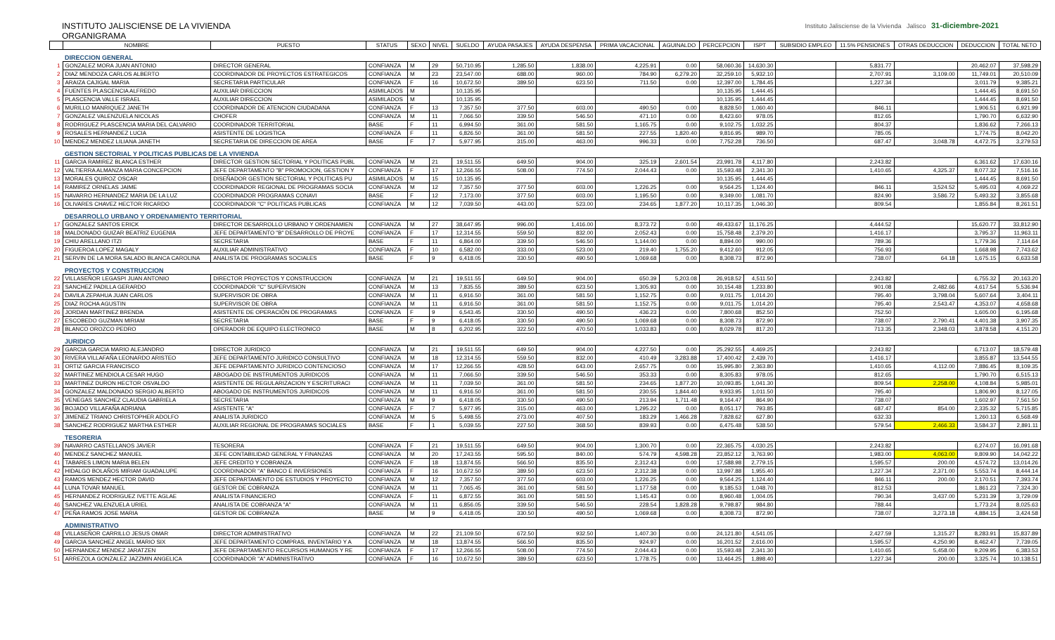INSTITUTO JALISCIENSE DE LA VIVIENDA
ORGANIGRAMA
Instituto Jalisciense de la Vivienda Jalisco 31-diciembre-2021
| | NOMBRE | PUESTO | STATUS | SEXO | NIVEL | SUELDO | AYUDA PASAJES | AYUDA DESPENSA | PRIMA VACACIONAL | AGUINALDO | PERCEPCION | ISPT | SUBSIDIO EMPLEO | 11.5% PENSIONES | OTRAS DEDUCCION | DEDUCCION | TOTAL NETO |
| --- | --- | --- | --- | --- | --- | --- | --- | --- | --- | --- | --- | --- | --- | --- | --- | --- | --- |
| | DIRECCION GENERAL | | | | | | | | | | | | | | | | |
| 1 | GONZALEZ MORA JUAN ANTONIO | DIRECTOR GENERAL | CONFIANZA | M | 29 | 50,710.95 | 1,285.50 | 1,838.00 | 4,225.91 | 0.00 | 58,060.36 | 14,630.30 | | 5,831.77 | | 20,462.07 | 37,598.29 |
| 2 | DIAZ MENDOZA CARLOS ALBERTO | COORDINADOR DE PROYECTOS ESTRATEGICOS | CONFIANZA | M | 23 | 23,547.00 | 688.00 | 960.00 | 784.90 | 6,279.20 | 32,259.10 | 5,932.10 | | 2,707.91 | 3,109.00 | 11,749.01 | 20,510.09 |
| 3 | ARAIZA CAJIGAL MARIA | SECRETARIA PARTICULAR | CONFIANZA | F | 16 | 10,672.50 | 389.50 | 623.50 | 711.50 | 0.00 | 12,397.00 | 1,784.45 | | 1,227.34 | | 3,011.79 | 9,385.21 |
| 4 | FUENTES PLASCENCIA ALFREDO | AUXILIAR DIRECCION | ASIMILADOS | M | | 10,135.95 | | | | | 10,135.95 | 1,444.45 | | | | 1,444.45 | 8,691.50 |
| 5 | PLASCENCIA VALLE ISRAEL | AUXILIAR DIRECCION | ASIMILADOS | M | | 10,135.95 | | | | | 10,135.95 | 1,444.45 | | | | 1,444.45 | 8,691.50 |
| 6 | MURILLO MANRIQUEZ JANETH | COORDINADOR DE ATENCION CIUDADANA | CONFIANZA | F | 13 | 7,357.50 | 377.50 | 603.00 | 490.50 | 0.00 | 8,828.50 | 1,060.40 | | 846.11 | | 1,906.51 | 6,921.99 |
| 7 | GONZALEZ VALENZUELA NICOLAS | CHOFER | CONFIANZA | M | 11 | 7,066.50 | 339.50 | 546.50 | 471.10 | 0.00 | 8,423.60 | 978.05 | | 812.65 | | 1,790.70 | 6,632.90 |
| 8 | RODRIGUEZ PLASCENCIA MARIA DEL CALVARIO | COORDINADOR TERRITORIAL | BASE | F | 11 | 6,994.50 | 361.00 | 581.50 | 1,165.75 | 0.00 | 9,102.75 | 1,032.25 | | 804.37 | | 1,836.62 | 7,266.13 |
| 9 | ROSALES HERNANDEZ LUCIA | ASISTENTE DE LOGISTICA | CONFIANZA | F | 11 | 6,826.50 | 361.00 | 581.50 | 227.55 | 1,820.40 | 9,816.95 | 989.70 | | 785.05 | | 1,774.75 | 8,042.20 |
| 10 | MENDEZ MENDEZ LILIANA JANETH | SECRETARIA DE DIRECCION DE AREA | BASE | F | 7 | 5,977.95 | 315.00 | 463.00 | 996.33 | 0.00 | 7,752.28 | 736.50 | | 687.47 | 3,048.78 | 4,472.75 | 3,279.53 |
| | GESTION SECTORIAL Y POLITICAS PUBLICAS DE LA VIVIENDA | | | | | | | | | | | | | | | | |
| 11 | GARCIA RAMIREZ BLANCA ESTHER | DIRECTOR GESTION SECTORIAL Y POLITICAS PUBL | CONFIANZA | M | 21 | 19,511.55 | 649.50 | 904.00 | 325.19 | 2,601.54 | 23,991.78 | 4,117.80 | | 2,243.82 | | 6,361.62 | 17,630.16 |
| 12 | VALTIERRA ALMANZA MARIA CONCEPCION | JEFE DEPARTAMENTO "B" PROMOCION, GESTION Y | CONFIANZA | F | 17 | 12,266.55 | 508.00 | 774.50 | 2,044.43 | 0.00 | 15,593.48 | 2,341.30 | | 1,410.65 | 4,325.37 | 8,077.32 | 7,516.16 |
| 13 | MORALES QUIROZ OSCAR | DISEÑADOR GESTION SECTORIAL Y POLITICAS PU | ASIMILADOS | M | 15 | 10,135.95 | | | | | 10,135.95 | 1,444.45 | | | | 1,444.45 | 8,691.50 |
| 14 | RAMIREZ ORNELAS JAIME | COORDINADOR REGIONAL DE PROGRAMAS SOCIA | CONFIANZA | M | 12 | 7,357.50 | 377.50 | 603.00 | 1,226.25 | 0.00 | 9,564.25 | 1,124.40 | | 846.11 | 3,524.52 | 5,495.03 | 4,069.22 |
| 15 | NAVARRO HERNANDEZ MARIA DE LA LUZ | COORDINADOR PROGRAMAS CONAVI | BASE | F | 12 | 7,173.00 | 377.50 | 603.00 | 1,195.50 | 0.00 | 9,349.00 | 1,081.70 | | 824.90 | 3,586.72 | 5,493.32 | 3,855.68 |
| 16 | OLIVARES CHAVEZ HECTOR RICARDO | COORDINADOR "C" POLITICAS PUBLICAS | CONFIANZA | M | 12 | 7,039.50 | 443.00 | 523.00 | 234.65 | 1,877.20 | 10,117.35 | 1,046.30 | | 809.54 | | 1,855.84 | 8,261.51 |
| | DESARROLLO URBANO Y ORDENAMIENTO TERRITORIAL | | | | | | | | | | | | | | | | |
| 17 | GONZALEZ SANTOS ERICK | DIRECTOR DESARROLLO URBANO Y ORDENAMIEN | CONFIANZA | M | 27 | 38,647.95 | 996.00 | 1,416.00 | 8,373.72 | 0.00 | 49,433.67 | 11,176.25 | | 4,444.52 | | 15,620.77 | 33,812.90 |
| 18 | MALDONADO GUIZAR BEATRIZ EUGENIA | JEFE DEPARTAMENTO "B" DESARROLLO DE PROYE | CONFIANZA | F | 17 | 12,314.55 | 559.50 | 832.00 | 2,052.43 | 0.00 | 15,758.48 | 2,379.20 | | 1,416.17 | | 3,795.37 | 11,963.11 |
| 19 | CHIU ARELLANO ITZI | SECRETARIA | BASE | F | 11 | 6,864.00 | 339.50 | 546.50 | 1,144.00 | 0.00 | 8,894.00 | 990.00 | | 789.36 | | 1,779.36 | 7,114.64 |
| 20 | FIGUEROA LOPEZ MAGALY | AUXILIAR ADMINISTRATIVO | CONFIANZA | F | 10 | 6,582.00 | 333.00 | 523.00 | 219.40 | 1,755.20 | 9,412.60 | 912.05 | | 756.93 | | 1,668.98 | 7,743.62 |
| 21 | SERVIN DE LA MORA SALADO BLANCA CAROLINA | ANALISTA DE PROGRAMAS SOCIALES | BASE | F | 9 | 6,418.05 | 330.50 | 490.50 | 1,069.68 | 0.00 | 8,308.73 | 872.90 | | 738.07 | 64.18 | 1,675.15 | 6,633.58 |
| | PROYECTOS Y CONSTRUCCION | | | | | | | | | | | | | | | | |
| 22 | VILLASEÑOR LEGASPI JUAN ANTONIO | DIRECTOR PROYECTOS Y CONSTRUCCION | CONFIANZA | M | 21 | 19,511.55 | 649.50 | 904.00 | 650.39 | 5,203.08 | 26,918.52 | 4,511.50 | | 2,243.82 | | 6,755.32 | 20,163.20 |
| 23 | SANCHEZ PADILLA GERARDO | COORDINADOR "C" SUPERVISION | CONFIANZA | M | 13 | 7,835.55 | 389.50 | 623.50 | 1,305.93 | 0.00 | 10,154.48 | 1,233.80 | | 901.08 | 2,482.66 | 4,617.54 | 5,536.94 |
| 24 | DAVILA ZEPAHUA JUAN CARLOS | SUPERVISOR DE OBRA | CONFIANZA | M | 11 | 6,916.50 | 361.00 | 581.50 | 1,152.75 | 0.00 | 9,011.75 | 1,014.20 | | 795.40 | 3,798.04 | 5,607.64 | 3,404.11 |
| 25 | DIAZ ROCHA AGUSTIN | SUPERVISOR DE OBRA | CONFIANZA | M | 11 | 6,916.50 | 361.00 | 581.50 | 1,152.75 | 0.00 | 9,011.75 | 1,014.20 | | 795.40 | 2,543.47 | 4,353.07 | 4,658.68 |
| 26 | JORDAN MARTINEZ BRENDA | ASISTENTE DE OPERACIÓN DE PROGRAMAS | CONFIANZA | F | 9 | 6,543.45 | 330.50 | 490.50 | 436.23 | 0.00 | 7,800.68 | 852.50 | | 752.50 | | 1,605.00 | 6,195.68 |
| 27 | ESCOBEDO GUZMAN MIRIAM | SECRETARIA | BASE | F | 9 | 6,418.05 | 330.50 | 490.50 | 1,069.68 | 0.00 | 8,308.73 | 872.90 | | 738.07 | 2,790.41 | 4,401.38 | 3,907.35 |
| 28 | BLANCO OROZCO PEDRO | OPERADOR DE EQUIPO ELECTRONICO | BASE | M | 8 | 6,202.95 | 322.50 | 470.50 | 1,033.83 | 0.00 | 8,029.78 | 817.20 | | 713.35 | 2,348.03 | 3,878.58 | 4,151.20 |
| | JURIDICO | | | | | | | | | | | | | | | | |
| 29 | GARCIA GARCIA MARIO ALEJANDRO | DIRECTOR JURIDICO | CONFIANZA | M | 21 | 19,511.55 | 649.50 | 904.00 | 4,227.50 | 0.00 | 25,292.55 | 4,469.25 | | 2,243.82 | | 6,713.07 | 18,579.48 |
| 30 | RIVERA VILLAFAÑA LEONARDO ARISTEO | JEFE DEPARTAMENTO JURIDICO CONSULTIVO | CONFIANZA | M | 18 | 12,314.55 | 559.50 | 832.00 | 410.49 | 3,283.88 | 17,400.42 | 2,439.70 | | 1,416.17 | | 3,855.87 | 13,544.55 |
| 31 | ORTIZ GARCIA FRANCISCO | JEFE DEPARTAMENTO JURIDICO CONTENCIOSO | CONFIANZA | M | 17 | 12,266.55 | 428.50 | 643.00 | 2,657.75 | 0.00 | 15,995.80 | 2,363.80 | | 1,410.65 | 4,112.00 | 7,886.45 | 8,109.35 |
| 32 | MARTINEZ MENDIOLA CESAR HUGO | ABOGADO DE INSTRUMENTOS JURIDICOS | CONFIANZA | M | 11 | 7,066.50 | 339.50 | 546.50 | 353.33 | 0.00 | 8,305.83 | 978.05 | | 812.65 | | 1,790.70 | 6,515.13 |
| 33 | MARTINEZ DURON HECTOR OSVALDO | ASISTENTE DE REGULARIZACION Y ESCRITURACI | CONFIANZA | M | 11 | 7,039.50 | 361.00 | 581.50 | 234.65 | 1,877.20 | 10,093.85 | 1,041.30 | | 809.54 | 2,258.00 | 4,108.84 | 5,985.01 |
| 34 | GONZALEZ MALDONADO SERGIO ALBERTO | ABOGADO DE INSTRUMENTOS JURIDICOS | CONFIANZA | M | 11 | 6,916.50 | 361.00 | 581.50 | 230.55 | 1,844.40 | 9,933.95 | 1,011.50 | | 795.40 | | 1,806.90 | 8,127.05 |
| 35 | VENEGAS SANCHEZ CLAUDIA GABRIELA | SECRETARIA | CONFIANZA | M | 9 | 6,418.05 | 330.50 | 490.50 | 213.94 | 1,711.48 | 9,164.47 | 864.90 | | 738.07 | | 1,602.97 | 7,561.50 |
| 36 | BOJADO VILLAFAÑA ADRIANA | ASISTENTE "A" | CONFIANZA | F | 7 | 5,977.95 | 315.00 | 463.00 | 1,295.22 | 0.00 | 8,051.17 | 793.85 | | 687.47 | 854.00 | 2,335.32 | 5,715.85 |
| 37 | JIMENEZ TRIANO CHRISTOPHER ADOLFO | ANALISTA JURIDICO | CONFIANZA | M | 5 | 5,498.55 | 273.00 | 407.50 | 183.29 | 1,466.28 | 7,828.62 | 627.80 | | 632.33 | | 1,260.13 | 6,568.49 |
| 38 | SANCHEZ RODRIGUEZ MARTHA ESTHER | AUXILIAR REGIONAL DE PROGRAMAS SOCIALES | BASE | F | 1 | 5,039.55 | 227.50 | 368.50 | 839.93 | 0.00 | 6,475.48 | 538.50 | | 579.54 | 2,466.33 | 3,584.37 | 2,891.11 |
| | TESORERIA | | | | | | | | | | | | | | | | |
| 39 | NAVARRO CASTELLANOS JAVIER | TESORERA | CONFIANZA | F | 21 | 19,511.55 | 649.50 | 904.00 | 1,300.70 | 0.00 | 22,365.75 | 4,030.25 | | 2,243.82 | | 6,274.07 | 16,091.68 |
| 40 | MENDEZ SANCHEZ MANUEL | JEFE CONTABILIDAD GENERAL Y FINANZAS | CONFIANZA | M | 20 | 17,243.55 | 595.50 | 840.00 | 574.79 | 4,598.28 | 23,852.12 | 3,763.90 | | 1,983.00 | 4,063.00 | 9,809.90 | 14,042.22 |
| 41 | TABARES LIMON MARIA BELEN | JEFE CREDITO Y COBRANZA | CONFIANZA | F | 18 | 13,874.55 | 566.50 | 835.50 | 2,312.43 | 0.00 | 17,588.98 | 2,779.15 | | 1,595.57 | 200.00 | 4,574.72 | 13,014.26 |
| 42 | HIDALGO BOLAÑOS MIRIAM GUADALUPE | COORDINADOR "A" BANCO E INVERSIONES | CONFIANZA | F | 16 | 10,672.50 | 389.50 | 623.50 | 2,312.38 | 0.00 | 13,997.88 | 1,955.40 | | 1,227.34 | 2,371.00 | 5,553.74 | 8,444.14 |
| 43 | RAMOS MENDEZ HECTOR DAVID | JEFE DEPARTAMENTO DE ESTUDIOS Y PROYECTO | CONFIANZA | M | 12 | 7,357.50 | 377.50 | 603.00 | 1,226.25 | 0.00 | 9,564.25 | 1,124.40 | | 846.11 | 200.00 | 2,170.51 | 7,393.74 |
| 44 | LUNA TOVAR MANUEL | GESTOR DE COBRANZA | CONFIANZA | M | 11 | 7,065.45 | 361.00 | 581.50 | 1,177.58 | 0.00 | 9,185.53 | 1,048.70 | | 812.53 | | 1,861.23 | 7,324.30 |
| 45 | HERNANDEZ RODRIGUEZ IVETTE AGLAE | ANALISTA FINANCIERO | CONFIANZA | F | 11 | 6,872.55 | 361.00 | 581.50 | 1,145.43 | 0.00 | 8,960.48 | 1,004.05 | | 790.34 | 3,437.00 | 5,231.39 | 3,729.09 |
| 46 | SANCHEZ VALENZUELA URIEL | ANALISTA DE COBRANZA "A" | CONFIANZA | M | 11 | 6,856.05 | 339.50 | 546.50 | 228.54 | 1,828.28 | 9,798.87 | 984.80 | | 788.44 | | 1,773.24 | 8,025.63 |
| 47 | PEÑA RAMOS JOSE MARIA | GESTOR DE COBRANZA | BASE | M | 9 | 6,418.05 | 330.50 | 490.50 | 1,069.68 | 0.00 | 8,308.73 | 872.90 | | 738.07 | 3,273.18 | 4,884.15 | 3,424.58 |
| | ADMINISTRATIVO | | | | | | | | | | | | | | | | |
| 48 | VILLASEÑOR CARRILLO JESUS OMAR | DIRECTOR ADMINISTRATIVO | CONFIANZA | M | 22 | 21,109.50 | 672.50 | 932.50 | 1,407.30 | 0.00 | 24,121.80 | 4,541.05 | | 2,427.59 | 1,315.27 | 8,283.91 | 15,837.89 |
| 49 | GARCIA SANCHEZ ANGEL MARIO SIX | JEFE DEPARTAMENTO COMPRAS, INVENTARIO Y A | CONFIANZA | M | 18 | 13,874.55 | 566.50 | 835.50 | 924.97 | 0.00 | 16,201.52 | 2,616.00 | | 1,595.57 | 4,250.90 | 8,462.47 | 7,739.05 |
| 50 | HERNANDEZ MENDEZ JARATZEN | JEFE DEPARTAMENTO RECURSOS HUMANOS Y RE | CONFIANZA | F | 17 | 12,266.55 | 508.00 | 774.50 | 2,044.43 | 0.00 | 15,593.48 | 2,341.30 | | 1,410.65 | 5,458.00 | 9,209.95 | 6,383.53 |
| 51 | ARREZOLA GONZALEZ JAZZMIN ANGELICA | COORDINADOR "A" ADMINISTRATIVO | CONFIANZA | F | 16 | 10,672.50 | 389.50 | 623.50 | 1,778.75 | 0.00 | 13,464.25 | 1,898.40 | | 1,227.34 | 200.00 | 3,325.74 | 10,138.51 |